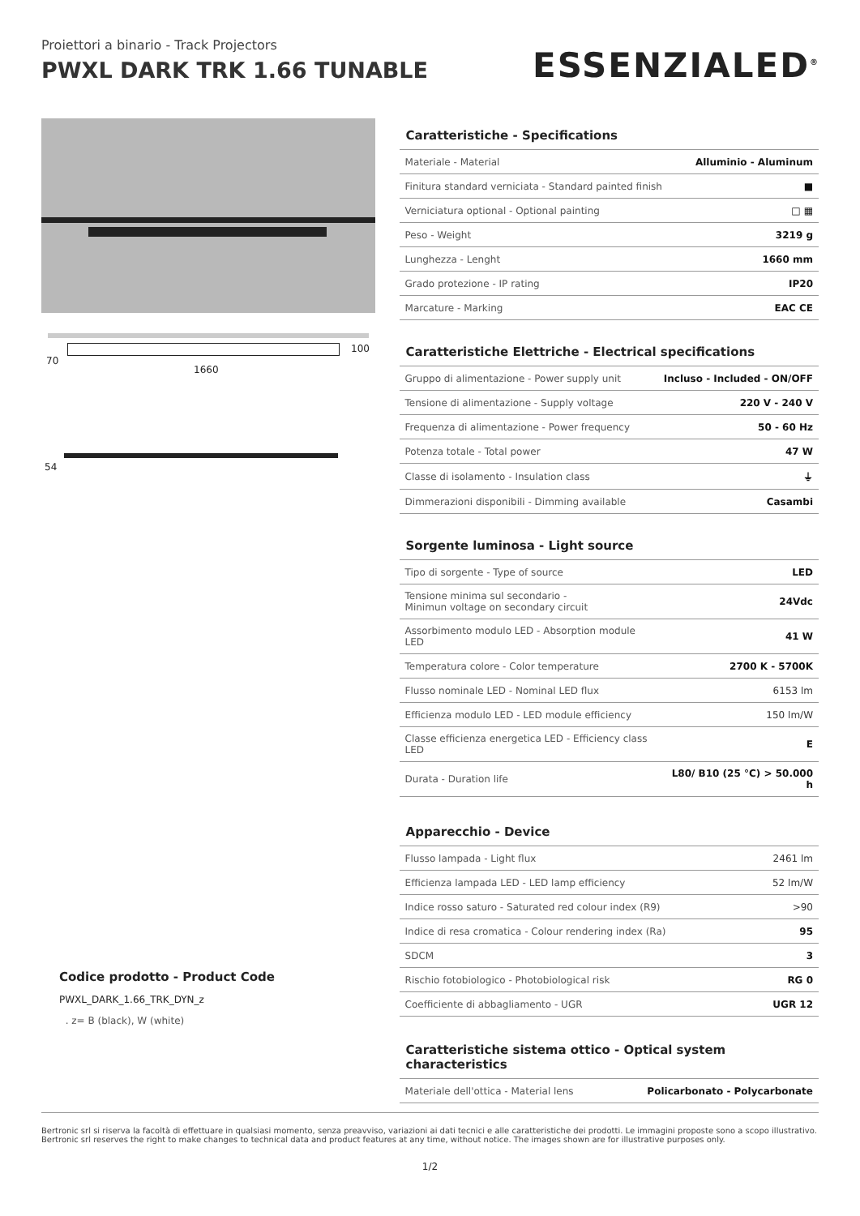Proiettori a binario - Track Projectors
PWXL DARK TRK 1.66 TUNABLE
ESSENZIALED<sup>®</sup>
70
100
1660
54
Codice prodotto - Product Code
PWXL_DARK_1.66_TRK_DYN_z
. z= B (black), W (white)
Caratteristiche - Specifications
| Materiale - Material | Alluminio - Aluminum |
| Finitura standard verniciata - Standard painted finish | ■ |
| Verniciatura optional - Optional painting | □ ▦ |
| Peso - Weight | 3219 g |
| Lunghezza - Lenght | 1660 mm |
| Grado protezione - IP rating | IP20 |
| Marcature - Marking | EAC CE |
Caratteristiche Elettriche - Electrical specifications
| Gruppo di alimentazione - Power supply unit | Incluso - Included - ON/OFF |
| Tensione di alimentazione - Supply voltage | 220 V - 240 V |
| Frequenza di alimentazione - Power frequency | 50 - 60 Hz |
| Potenza totale - Total power | 47 W |
| Classe di isolamento - Insulation class | ⏚ |
| Dimmerazioni disponibili - Dimming available | Casambi |
Sorgente luminosa - Light source
| Tipo di sorgente - Type of source | LED |
| Tensione minima sul secondario - Minimun voltage on secondary circuit | 24Vdc |
| Assorbimento modulo LED - Absorption module LED | 41 W |
| Temperatura colore - Color temperature | 2700 K - 5700K |
| Flusso nominale LED - Nominal LED flux | 6153 lm |
| Efficienza modulo LED - LED module efficiency | 150 lm/W |
| Classe efficienza energetica LED - Efficiency class LED | E |
| Durata - Duration life | L80/ B10 (25 °C) > 50.000 h |
Apparecchio - Device
| Flusso lampada - Light flux | 2461 lm |
| Efficienza lampada LED - LED lamp efficiency | 52 lm/W |
| Indice rosso saturo - Saturated red colour index (R9) | >90 |
| Indice di resa cromatica - Colour rendering index (Ra) | 95 |
| SDCM | 3 |
| Rischio fotobiologico - Photobiological risk | RG 0 |
| Coefficiente di abbagliamento - UGR | UGR 12 |
Caratteristiche sistema ottico - Optical system characteristics
| Materiale dell'ottica - Material lens | Policarbonato - Polycarbonate |
Bertronic srl si riserva la facoltà di effettuare in qualsiasi momento, senza preavviso, variazioni ai dati tecnici e alle caratteristiche dei prodotti. Le immagini proposte sono a scopo illustrativo.
Bertronic srl reserves the right to make changes to technical data and product features at any time, without notice. The images shown are for illustrative purposes only.
1/2